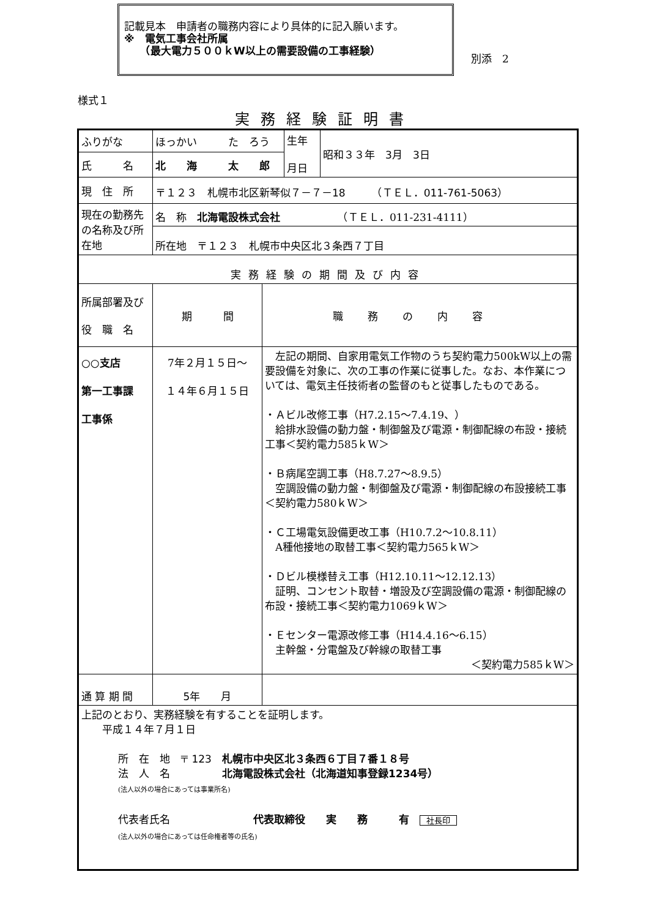記載見本　申請者の職務内容により具体的に記入願います。
※　電気工事会社所属
　　（最大電力５００ｋW以上の需要設備の工事経験）
別添　2
様式１
実務経験証明書
| ふりがな | ほっかい た ろう | | 生年 月日 | 昭和 ３３ 年 3 月 3 日 |
| 氏 名 | 北 海 太 郎 | | | |
| 現 住 所 | 〒１２３ 札幌市北区新琴似７－７－18 （ＴＥＬ．011-761-5063） | | | |
| 現在の勤務先の名称及び所在地 | 名 称 北海電設株式会社 （ＴＥＬ．011-231-4111） | | | |
| | 所在地 〒１２３ 札幌市中央区北３条西７丁目 | | | |
| 実務経験の期間及び内容 | | | | |
| 所属部署及び 役 職 名 | 期 間 | 職務の内容 | | |
| ○○支店 第一工事課 工事係 | 7年２月１５日～ １４年６月１５日 | 左記の期間、自家用電気工作物のうち契約電力500kW以上の需要設備を対象に、次の工事の作業に従事した。なお、本作業については、電気主任技術者の監督のもと従事したものである。 ・Ａビル改修工事（H7.2.15～7.4.19、） 給排水設備の動力盤・制御盤及び電源・制御配線の布設・接続工事＜契約電力585ｋW＞ ・Ｂ病尾空調工事（H8.7.27～8.9.5） 空調設備の動力盤・制御盤及び電源・制御配線の布設接続工事＜契約電力580ｋW＞ ・Ｃ工場電気設備更改工事（H10.7.2～10.8.11） A種他接地の取替工事＜契約電力565ｋW＞ ・Ｄビル模様替え工事（H12.10.11～12.12.13） 証明、コンセント取替・増設及び空調設備の電源・制御配線の布設・接続工事＜契約電力1069ｋW＞ ・Ｅセンター電源改修工事（H14.4.16～6.15） 主幹盤・分電盤及び幹線の取替工事 ＜契約電力585ｋW＞ | | |
| 通 算 期 間 | 5 年 月 | | | |
| 上記のとおり、実務経験を有することを証明します。 平成 １４ 年７月１日 所 在 地 〒 123 札幌市中央区北３条西６丁目７番１８号 法 人 名 北海電設株式会社（北海道知事登録1234号） (法人以外の場合にあっては事業所名) 代表者氏名 代表取締役 実 務 有 社長印 (法人以外の場合にあっては任命権者等の氏名) | | | | |